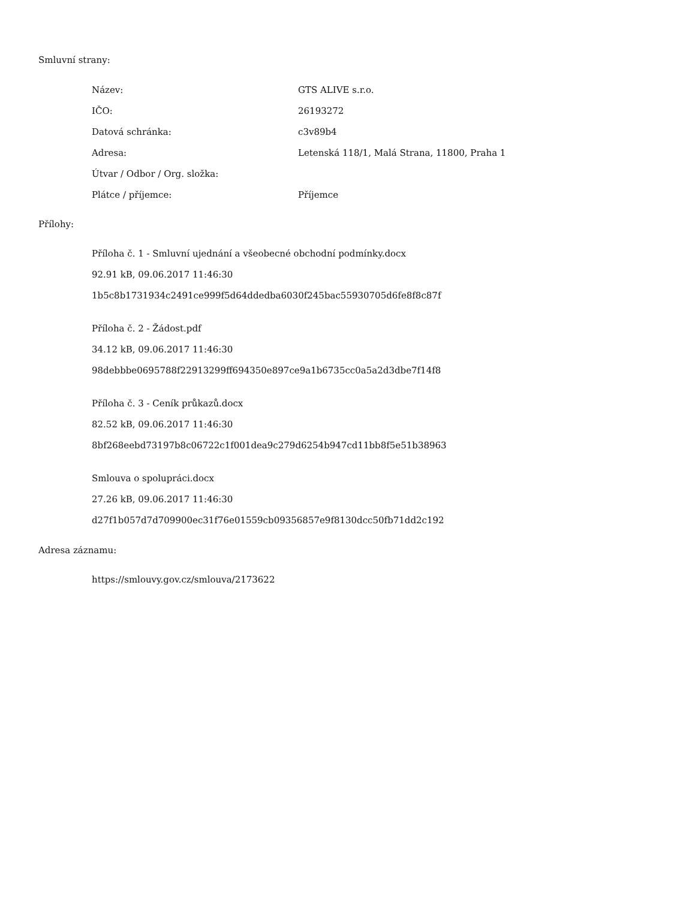Smluvní strany:
| Název: | GTS ALIVE s.r.o. |
| IČO: | 26193272 |
| Datová schránka: | c3v89b4 |
| Adresa: | Letenská 118/1, Malá Strana, 11800, Praha 1 |
| Útvar / Odbor / Org. složka: | |
| Plátce / příjemce: | Příjemce |
Přílohy:
Příloha č. 1 - Smluvní ujednání a všeobecné obchodní podmínky.docx
92.91 kB, 09.06.2017 11:46:30
1b5c8b1731934c2491ce999f5d64ddedba6030f245bac55930705d6fe8f8c87f
Příloha č. 2 - Žádost.pdf
34.12 kB, 09.06.2017 11:46:30
98debbbe0695788f22913299ff694350e897ce9a1b6735cc0a5a2d3dbe7f14f8
Příloha č. 3 - Ceník průkazů.docx
82.52 kB, 09.06.2017 11:46:30
8bf268eebd73197b8c06722c1f001dea9c279d6254b947cd11bb8f5e51b38963
Smlouva o spolupráci.docx
27.26 kB, 09.06.2017 11:46:30
d27f1b057d7d709900ec31f76e01559cb09356857e9f8130dcc50fb71dd2c192
Adresa záznamu:
https://smlouvy.gov.cz/smlouva/2173622